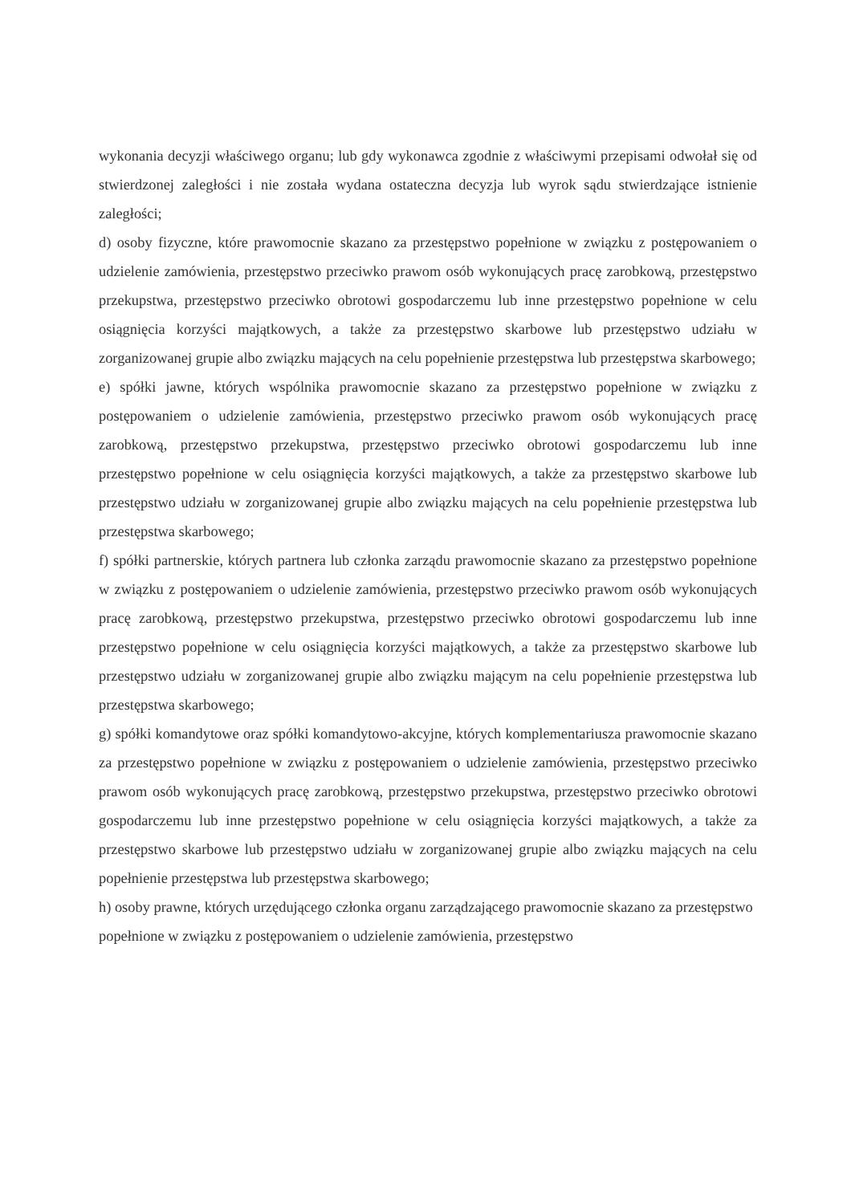wykonania decyzji właściwego organu; lub gdy wykonawca zgodnie z właściwymi przepisami odwołał się od stwierdzonej zaległości i nie została wydana ostateczna decyzja lub wyrok sądu stwierdzające istnienie zaległości;
d) osoby fizyczne, które prawomocnie skazano za przestępstwo popełnione w związku z postępowaniem o udzielenie zamówienia, przestępstwo przeciwko prawom osób wykonujących pracę zarobkową, przestępstwo przekupstwa, przestępstwo przeciwko obrotowi gospodarczemu lub inne przestępstwo popełnione w celu osiągnięcia korzyści majątkowych, a także za przestępstwo skarbowe lub przestępstwo udziału w zorganizowanej grupie albo związku mających na celu popełnienie przestępstwa lub przestępstwa skarbowego;
e) spółki jawne, których wspólnika prawomocnie skazano za przestępstwo popełnione w związku z postępowaniem o udzielenie zamówienia, przestępstwo przeciwko prawom osób wykonujących pracę zarobkową, przestępstwo przekupstwa, przestępstwo przeciwko obrotowi gospodarczemu lub inne przestępstwo popełnione w celu osiągnięcia korzyści majątkowych, a także za przestępstwo skarbowe lub przestępstwo udziału w zorganizowanej grupie albo związku mających na celu popełnienie przestępstwa lub przestępstwa skarbowego;
f) spółki partnerskie, których partnera lub członka zarządu prawomocnie skazano za przestępstwo popełnione w związku z postępowaniem o udzielenie zamówienia, przestępstwo przeciwko prawom osób wykonujących pracę zarobkową, przestępstwo przekupstwa, przestępstwo przeciwko obrotowi gospodarczemu lub inne przestępstwo popełnione w celu osiągnięcia korzyści majątkowych, a także za przestępstwo skarbowe lub przestępstwo udziału w zorganizowanej grupie albo związku mającym na celu popełnienie przestępstwa lub przestępstwa skarbowego;
g) spółki komandytowe oraz spółki komandytowo-akcyjne, których komplementariusza prawomocnie skazano za przestępstwo popełnione w związku z postępowaniem o udzielenie zamówienia, przestępstwo przeciwko prawom osób wykonujących pracę zarobkową, przestępstwo przekupstwa, przestępstwo przeciwko obrotowi gospodarczemu lub inne przestępstwo popełnione w celu osiągnięcia korzyści majątkowych, a także za przestępstwo skarbowe lub przestępstwo udziału w zorganizowanej grupie albo związku mających na celu popełnienie przestępstwa lub przestępstwa skarbowego;
h) osoby prawne, których urzędującego członka organu zarządzającego prawomocnie skazano za przestępstwo popełnione w związku z postępowaniem o udzielenie zamówienia, przestępstwo